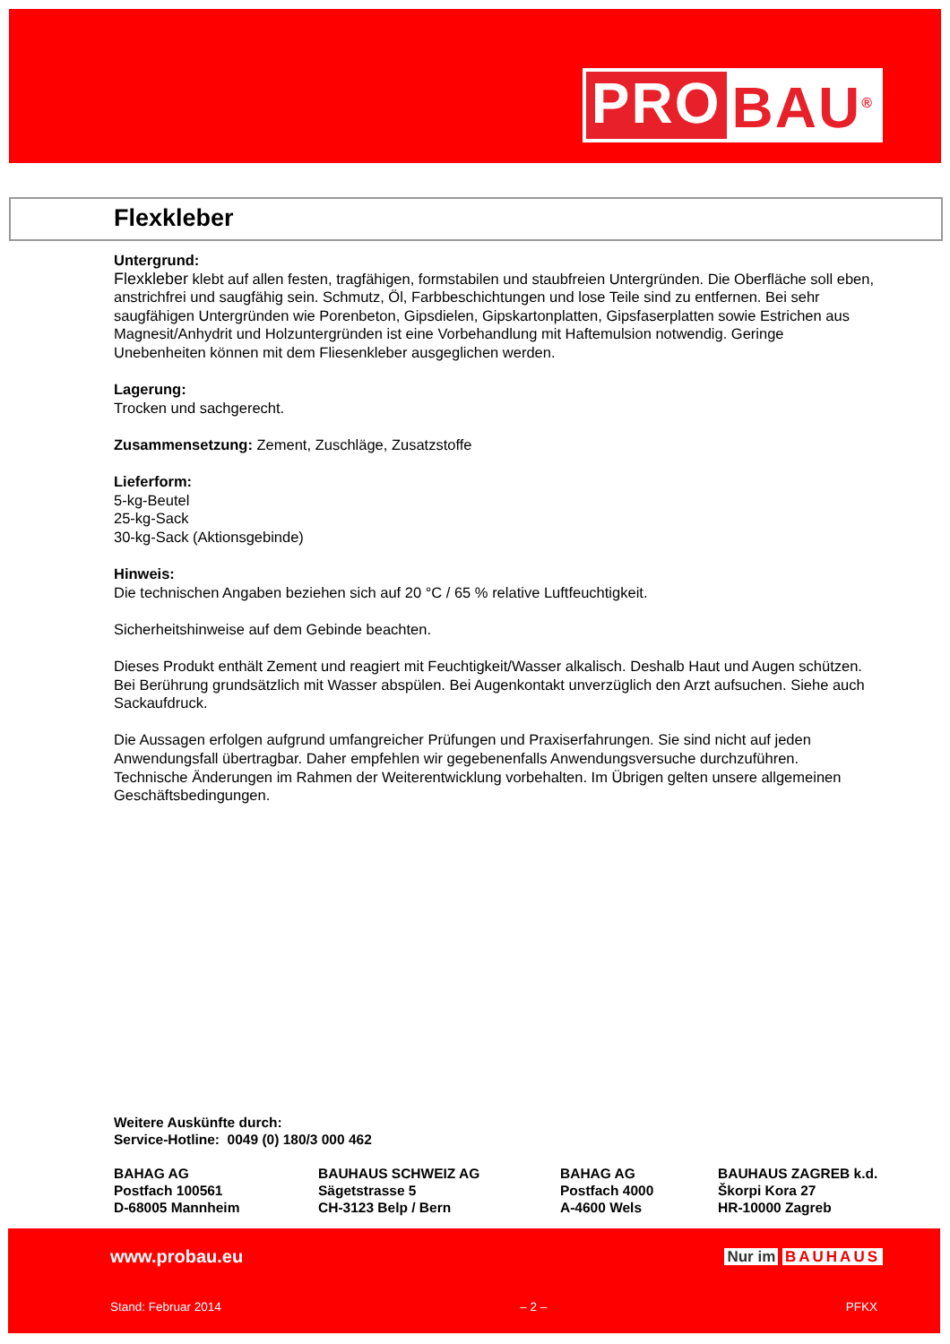PRO BAU<sup>®</sup>
Flexkleber
Untergrund:
Flexkleber klebt auf allen festen, tragfähigen, formstabilen und staubfreien Untergründen. Die Oberfläche soll eben, anstrichfrei und saugfähig sein. Schmutz, Öl, Farbbeschichtungen und lose Teile sind zu entfernen. Bei sehr saugfähigen Untergründen wie Porenbeton, Gipsdielen, Gipskartonplatten, Gipsfaserplatten sowie Estrichen aus Magnesit/Anhydrit und Holzuntergründen ist eine Vorbehandlung mit Haftemulsion notwendig. Geringe Unebenheiten können mit dem Fliesenkleber ausgeglichen werden.
Lagerung:
Trocken und sachgerecht.
Zusammensetzung: Zement, Zuschläge, Zusatzstoffe
Lieferform:
5-kg-Beutel
25-kg-Sack
30-kg-Sack (Aktionsgebinde)
Hinweis:
Die technischen Angaben beziehen sich auf 20 °C / 65 % relative Luftfeuchtigkeit.
Sicherheitshinweise auf dem Gebinde beachten.
Dieses Produkt enthält Zement und reagiert mit Feuchtigkeit/Wasser alkalisch. Deshalb Haut und Augen schützen. Bei Berührung grundsätzlich mit Wasser abspülen. Bei Augenkontakt unverzüglich den Arzt aufsuchen. Siehe auch Sackaufdruck.
Die Aussagen erfolgen aufgrund umfangreicher Prüfungen und Praxiserfahrungen. Sie sind nicht auf jeden Anwendungsfall übertragbar. Daher empfehlen wir gegebenenfalls Anwendungsversuche durchzuführen. Technische Änderungen im Rahmen der Weiterentwicklung vorbehalten. Im Übrigen gelten unsere allgemeinen Geschäftsbedingungen.
Weitere Auskünfte durch:
Service-Hotline: 0049 (0) 180/3 000 462
BAHAG AG
Postfach 100561
D-68005 Mannheim
BAUHAUS SCHWEIZ AG
Sägetstrasse 5
CH-3123 Belp / Bern
BAHAG AG
Postfach 4000
A-4600 Wels
BAUHAUS ZAGREB k.d.
Škorpi Kora 27
HR-10000 Zagreb
www.probau.eu Nur im BAUHAUS
Stand: Februar 2014 – 2 – PFKX